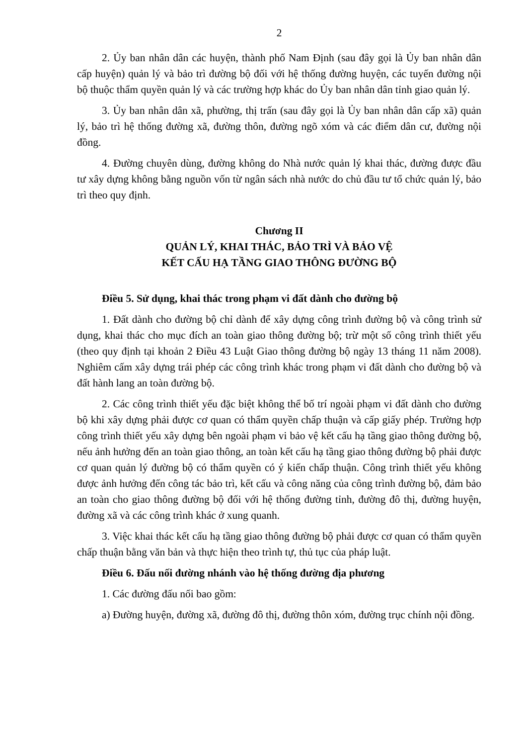2
2. Ủy ban nhân dân các huyện, thành phố Nam Định (sau đây gọi là Ủy ban nhân dân cấp huyện) quản lý và bảo trì đường bộ đối với hệ thống đường huyện, các tuyến đường nội bộ thuộc thẩm quyền quản lý và các trường hợp khác do Ủy ban nhân dân tỉnh giao quản lý.
3. Ủy ban nhân dân xã, phường, thị trấn (sau đây gọi là Ủy ban nhân dân cấp xã) quản lý, bảo trì hệ thống đường xã, đường thôn, đường ngõ xóm và các điểm dân cư, đường nội đồng.
4. Đường chuyên dùng, đường không do Nhà nước quản lý khai thác, đường được đầu tư xây dựng không bằng nguồn vốn từ ngân sách nhà nước do chủ đầu tư tổ chức quản lý, bảo trì theo quy định.
Chương II
QUẢN LÝ, KHAI THÁC, BẢO TRÌ VÀ BẢO VỆ
KẾT CẤU HẠ TẦNG GIAO THÔNG ĐƯỜNG BỘ
Điều 5. Sử dụng, khai thác trong phạm vi đất dành cho đường bộ
1. Đất dành cho đường bộ chỉ dành để xây dựng công trình đường bộ và công trình sử dụng, khai thác cho mục đích an toàn giao thông đường bộ; trừ một số công trình thiết yếu (theo quy định tại khoản 2 Điều 43 Luật Giao thông đường bộ ngày 13 tháng 11 năm 2008). Nghiêm cấm xây dựng trái phép các công trình khác trong phạm vi đất dành cho đường bộ và đất hành lang an toàn đường bộ.
2. Các công trình thiết yếu đặc biệt không thể bố trí ngoài phạm vi đất dành cho đường bộ khi xây dựng phải được cơ quan có thẩm quyền chấp thuận và cấp giấy phép. Trường hợp công trình thiết yếu xây dựng bên ngoài phạm vi bảo vệ kết cấu hạ tầng giao thông đường bộ, nếu ảnh hưởng đến an toàn giao thông, an toàn kết cấu hạ tầng giao thông đường bộ phải được cơ quan quản lý đường bộ có thẩm quyền có ý kiến chấp thuận. Công trình thiết yếu không được ảnh hưởng đến công tác bảo trì, kết cấu và công năng của công trình đường bộ, đảm bảo an toàn cho giao thông đường bộ đối với hệ thống đường tỉnh, đường đô thị, đường huyện, đường xã và các công trình khác ở xung quanh.
3. Việc khai thác kết cấu hạ tầng giao thông đường bộ phải được cơ quan có thẩm quyền chấp thuận bằng văn bản và thực hiện theo trình tự, thủ tục của pháp luật.
Điều 6. Đấu nối đường nhánh vào hệ thống đường địa phương
1. Các đường đấu nối bao gồm:
a) Đường huyện, đường xã, đường đô thị, đường thôn xóm, đường trục chính nội đồng.